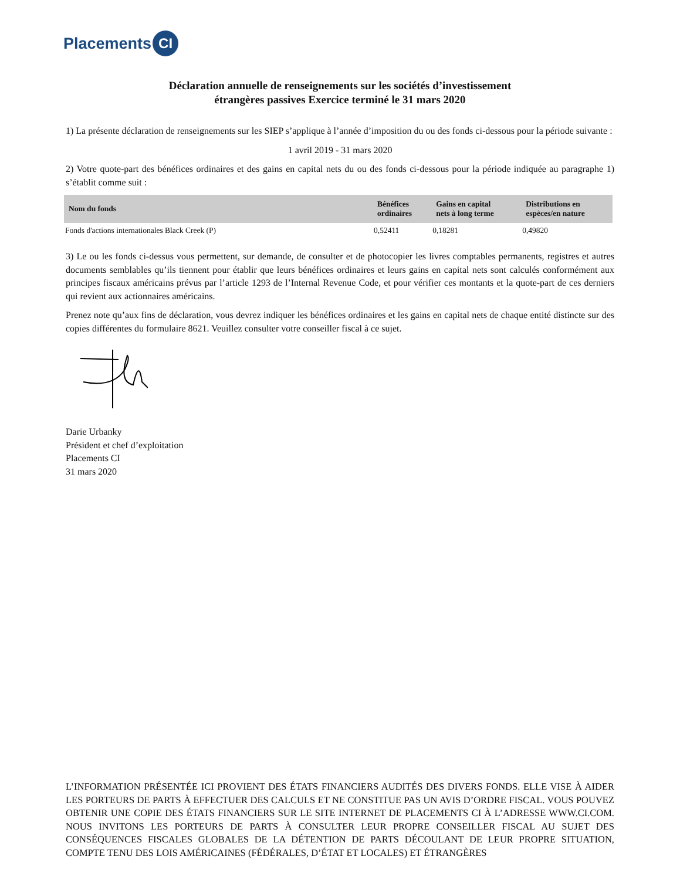Placements CI
Déclaration annuelle de renseignements sur les sociétés d’investissement
étrangères passives Exercice terminé le 31 mars 2020
1) La présente déclaration de renseignements sur les SIEP s’applique à l’année d’imposition du ou des fonds ci-dessous pour la période suivante :
1 avril 2019 - 31 mars 2020
2) Votre quote-part des bénéfices ordinaires et des gains en capital nets du ou des fonds ci-dessous pour la période indiquée au paragraphe 1) s’établit comme suit :
| Nom du fonds | Bénéfices ordinaires | Gains en capital nets à long terme | Distributions en espèces/en nature |
| --- | --- | --- | --- |
| Fonds d'actions internationales Black Creek (P) | 0,52411 | 0,18281 | 0,49820 |
3) Le ou les fonds ci-dessus vous permettent, sur demande, de consulter et de photocopier les livres comptables permanents, registres et autres documents semblables qu’ils tiennent pour établir que leurs bénéfices ordinaires et leurs gains en capital nets sont calculés conformément aux principes fiscaux américains prévus par l’article 1293 de l’Internal Revenue Code, et pour vérifier ces montants et la quote-part de ces derniers qui revient aux actionnaires américains.
Prenez note qu’aux fins de déclaration, vous devrez indiquer les bénéfices ordinaires et les gains en capital nets de chaque entité distincte sur des copies différentes du formulaire 8621. Veuillez consulter votre conseiller fiscal à ce sujet.
Darie Urbanky
Président et chef d’exploitation
Placements CI
31 mars 2020
L’INFORMATION PRÉSENTÉE ICI PROVIENT DES ÉTATS FINANCIERS AUDITÉS DES DIVERS FONDS. ELLE VISE À AIDER LES PORTEURS DE PARTS À EFFECTUER DES CALCULS ET NE CONSTITUE PAS UN AVIS D’ORDRE FISCAL. VOUS POUVEZ OBTENIR UNE COPIE DES ÉTATS FINANCIERS SUR LE SITE INTERNET DE PLACEMENTS CI À L’ADRESSE WWW.CI.COM. NOUS INVITONS LES PORTEURS DE PARTS À CONSULTER LEUR PROPRE CONSEILLER FISCAL AU SUJET DES CONSÉQUENCES FISCALES GLOBALES DE LA DÉTENTION DE PARTS DÉCOULANT DE LEUR PROPRE SITUATION, COMPTE TENU DES LOIS AMÉRICAINES (FÉDÉRALES, D’ÉTAT ET LOCALES) ET ÉTRANGÈRES